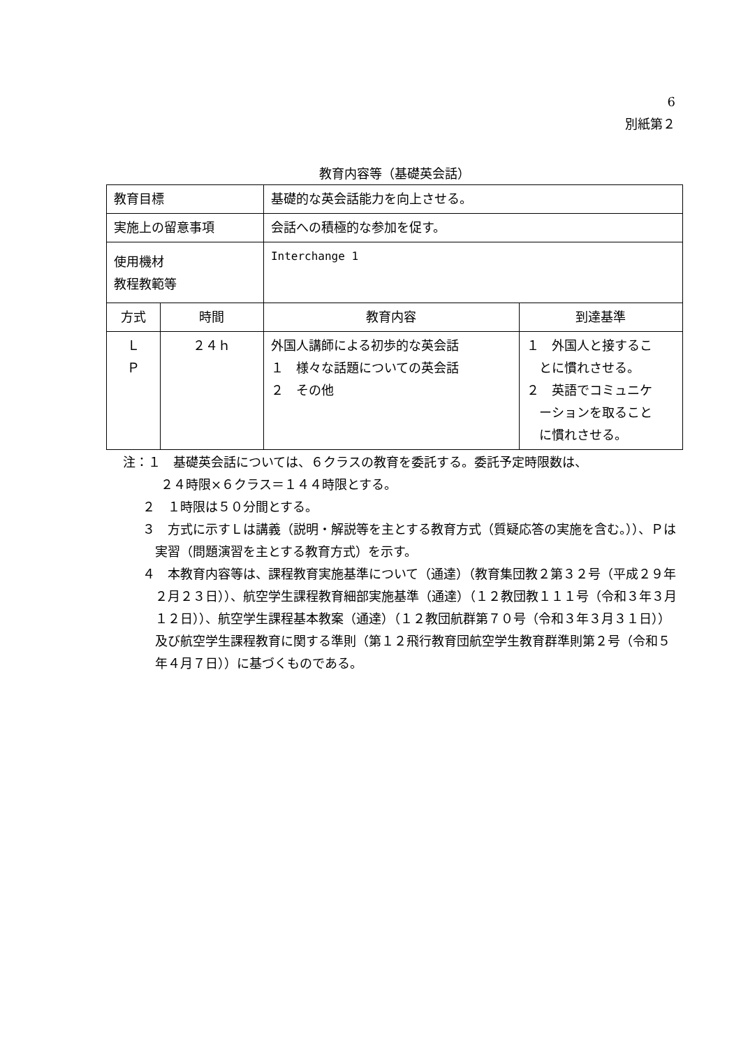6
別紙第２
教育内容等（基礎英会話）
| 教育目標 | | 基礎的な英会話能力を向上させる。 | |
| 実施上の留意事項 | | 会話への積極的な参加を促す。 | |
| 使用機材 教程教範等 | | Interchange 1 | |
| 方式 | 時間 | 教育内容 | 到達基準 |
| Ｌ Ｐ | ２４ｈ | 外国人講師による初歩的な英会話 １ 様々な話題についての英会話 ２ その他 | １ 外国人と接するこ とに慣れさせる。 ２ 英語でコミュニケ ーションを取ること に慣れさせる。 |
注：１　基礎英会話については、６クラスの教育を委託する。委託予定時限数は、
　　　２４時限×６クラス＝１４４時限とする。
２　１時限は５０分間とする。
３　方式に示すＬは講義（説明・解説等を主とする教育方式（質疑応答の実施を含む。））、Ｐは実習（問題演習を主とする教育方式）を示す。
４　本教育内容等は、課程教育実施基準について（通達）（教育集団教２第３２号（平成２９年２月２３日））、航空学生課程教育細部実施基準（通達）（１２教団教１１１号（令和３年３月１２日））、航空学生課程基本教案（通達）（１２教団航群第７０号（令和３年３月３１日））及び航空学生課程教育に関する準則（第１２飛行教育団航空学生教育群準則第２号（令和５年４月７日））に基づくものである。